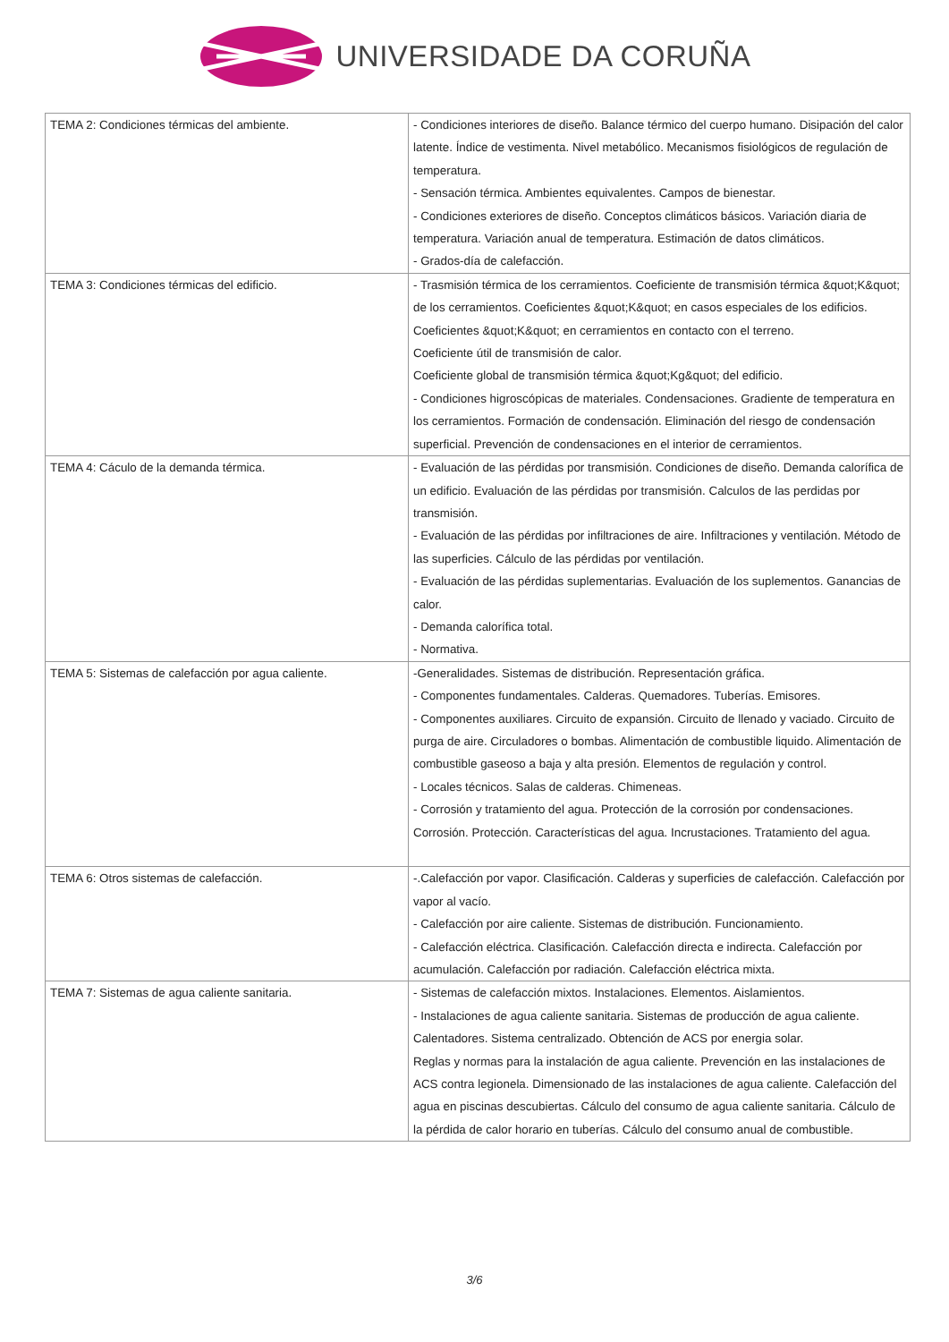UNIVERSIDADE DA CORUÑA
| TEMA 2: Condiciones térmicas del ambiente. | - Condiciones interiores de diseño. Balance térmico del cuerpo humano. Disipación del calor latente. Índice de vestimenta. Nivel metabólico. Mecanismos fisiológicos de regulación de temperatura. - Sensación térmica. Ambientes equivalentes. Campos de bienestar. - Condiciones exteriores de diseño. Conceptos climáticos básicos. Variación diaria de temperatura. Variación anual de temperatura. Estimación de datos climáticos. - Grados-día de calefacción. |
| TEMA 3: Condiciones térmicas del edificio. | - Trasmisión térmica de los cerramientos. Coeficiente de transmisión térmica &quot;K&quot; de los cerramientos. Coeficientes &quot;K&quot; en casos especiales de los edificios. Coeficientes &quot;K&quot; en cerramientos en contacto con el terreno. Coeficiente útil de transmisión de calor. Coeficiente global de transmisión térmica &quot;Kg&quot; del edificio. - Condiciones higroscópicas de materiales. Condensaciones. Gradiente de temperatura en los cerramientos. Formación de condensación. Eliminación del riesgo de condensación superficial. Prevención de condensaciones en el interior de cerramientos. |
| TEMA 4: Cáculo de la demanda térmica. | - Evaluación de las pérdidas por transmisión. Condiciones de diseño. Demanda calorífica de un edificio. Evaluación de las pérdidas por transmisión. Calculos de las perdidas por transmisión. - Evaluación de las pérdidas por infiltraciones de aire. Infiltraciones y ventilación. Método de las superficies. Cálculo de las pérdidas por ventilación. - Evaluación de las pérdidas suplementarias. Evaluación de los suplementos. Ganancias de calor. - Demanda calorífica total. - Normativa. |
| TEMA 5: Sistemas de calefacción por agua caliente. | -Generalidades. Sistemas de distribución. Representación gráfica. - Componentes fundamentales. Calderas. Quemadores. Tuberías. Emisores. - Componentes auxiliares. Circuito de expansión. Circuito de llenado y vaciado. Circuito de purga de aire. Circuladores o bombas. Alimentación de combustible liquido. Alimentación de combustible gaseoso a baja y alta presión. Elementos de regulación y control. - Locales técnicos. Salas de calderas. Chimeneas. - Corrosión y tratamiento del agua. Protección de la corrosión por condensaciones. Corrosión. Protección. Características del agua. Incrustaciones. Tratamiento del agua. |
| TEMA 6: Otros sistemas de calefacción. | -.Calefacción por vapor. Clasificación. Calderas y superficies de calefacción. Calefacción por vapor al vacío. - Calefacción por aire caliente. Sistemas de distribución. Funcionamiento. - Calefacción eléctrica. Clasificación. Calefacción directa e indirecta. Calefacción por acumulación. Calefacción por radiación. Calefacción eléctrica mixta. |
| TEMA 7: Sistemas de agua caliente sanitaria. | - Sistemas de calefacción mixtos. Instalaciones. Elementos. Aislamientos. - Instalaciones de agua caliente sanitaria. Sistemas de producción de agua caliente. Calentadores. Sistema centralizado. Obtención de ACS por energia solar. Reglas y normas para la instalación de agua caliente. Prevención en las instalaciones de ACS contra legionela. Dimensionado de las instalaciones de agua caliente. Calefacción del agua en piscinas descubiertas. Cálculo del consumo de agua caliente sanitaria. Cálculo de la pérdida de calor horario en tuberías. Cálculo del consumo anual de combustible. |
3/6